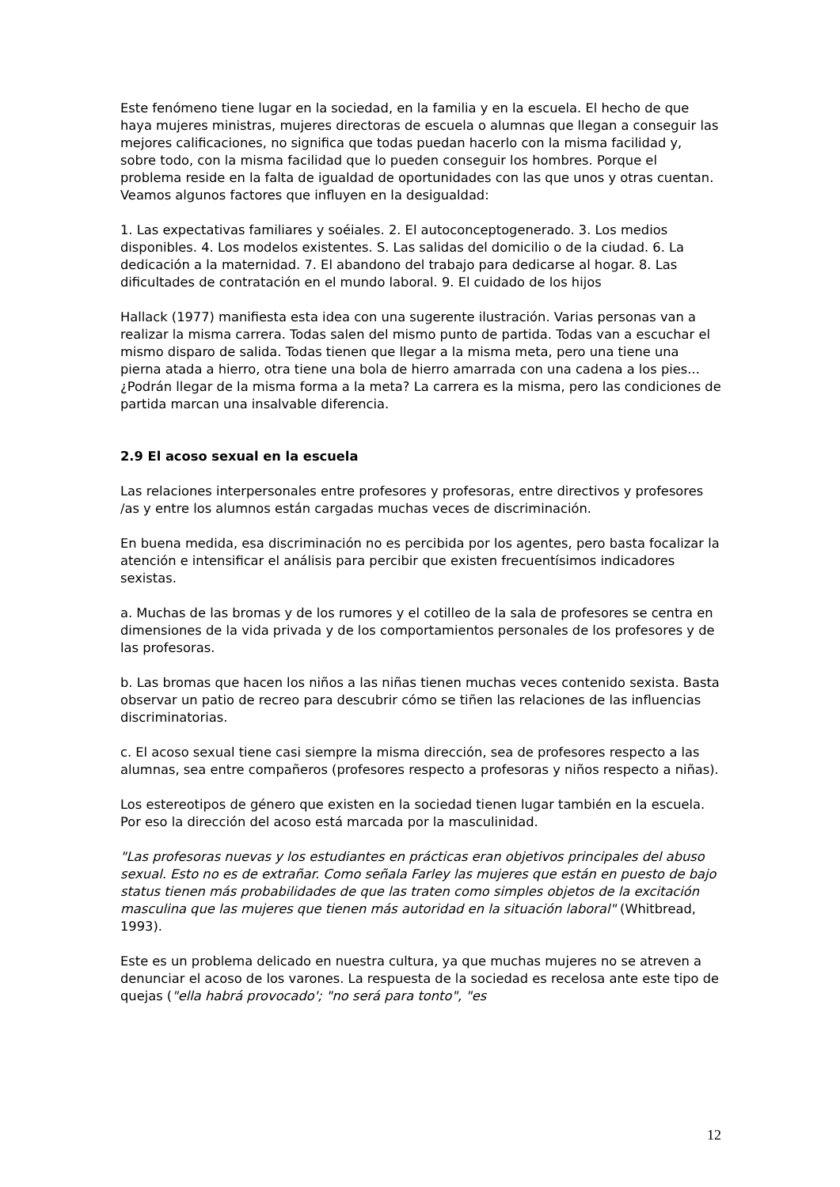Este fenómeno tiene lugar en la sociedad, en la familia y en la escuela. El hecho de que haya mujeres ministras, mujeres directoras de escuela o alumnas que llegan a conseguir las mejores calificaciones, no significa que todas puedan hacerlo con la misma facilidad y, sobre todo, con la misma facilidad que lo pueden conseguir los hombres. Porque el problema reside en la falta de igualdad de oportunidades con las que unos y otras cuentan. Veamos algunos factores que influyen en la desigualdad:
1. Las expectativas familiares y soéiales. 2. El autoconceptogenerado. 3. Los medios disponibles. 4. Los modelos existentes. S. Las salidas del domicilio o de la ciudad. 6. La dedicación a la maternidad. 7. El abandono del trabajo para dedicarse al hogar. 8. Las dificultades de contratación en el mundo laboral. 9. El cuidado de los hijos
Hallack (1977) manifiesta esta idea con una sugerente ilustración. Varias personas van a realizar la misma carrera. Todas salen del mismo punto de partida. Todas van a escuchar el mismo disparo de salida. Todas tienen que llegar a la misma meta, pero una tiene una pierna atada a hierro, otra tiene una bola de hierro amarrada con una cadena a los pies... ¿Podrán llegar de la misma forma a la meta? La carrera es la misma, pero las condiciones de partida marcan una insalvable diferencia.
2.9 El acoso sexual en la escuela
Las relaciones interpersonales entre profesores y profesoras, entre directivos y profesores /as y entre los alumnos están cargadas muchas veces de discriminación.
En buena medida, esa discriminación no es percibida por los agentes, pero basta focalizar la atención e intensificar el análisis para percibir que existen frecuentísimos indicadores sexistas.
a. Muchas de las bromas y de los rumores y el cotilleo de la sala de profesores se centra en dimensiones de la vida privada y de los comportamientos personales de los profesores y de las profesoras.
b. Las bromas que hacen los niños a las niñas tienen muchas veces contenido sexista. Basta observar un patio de recreo para descubrir cómo se tiñen las relaciones de las influencias discriminatorias.
c. El acoso sexual tiene casi siempre la misma dirección, sea de profesores respecto a las alumnas, sea entre compañeros (profesores respecto a profesoras y niños respecto a niñas).
Los estereotipos de género que existen en la sociedad tienen lugar también en la escuela. Por eso la dirección del acoso está marcada por la masculinidad.
"Las profesoras nuevas y los estudiantes en prácticas eran objetivos principales del abuso sexual. Esto no es de extrañar. Como señala Farley las mujeres que están en puesto de bajo status tienen más probabilidades de que las traten como simples objetos de la excitación masculina que las mujeres que tienen más autoridad en la situación laboral" (Whitbread, 1993).
Este es un problema delicado en nuestra cultura, ya que muchas mujeres no se atreven a denunciar el acoso de los varones. La respuesta de la sociedad es recelosa ante este tipo de quejas ("ella habrá provocado'; "no será para tonto", "es
12